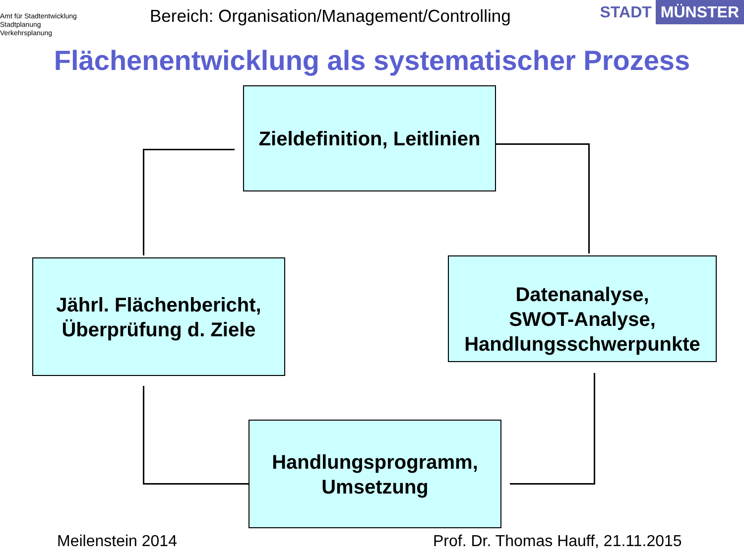Amt für Stadtentwicklung
Stadtplanung
Verkehrsplanung
Bereich: Organisation/Management/Controlling
STADT MÜNSTER
Flächenentwicklung als systematischer Prozess
Zieldefinition, Leitlinien
Datenanalyse,
SWOT-Analyse,
Handlungsschwerpunkte
Jährl. Flächenbericht,
Überprüfung d. Ziele
Handlungsprogramm,
Umsetzung
Meilenstein 2014
Prof. Dr. Thomas Hauff, 21.11.2015